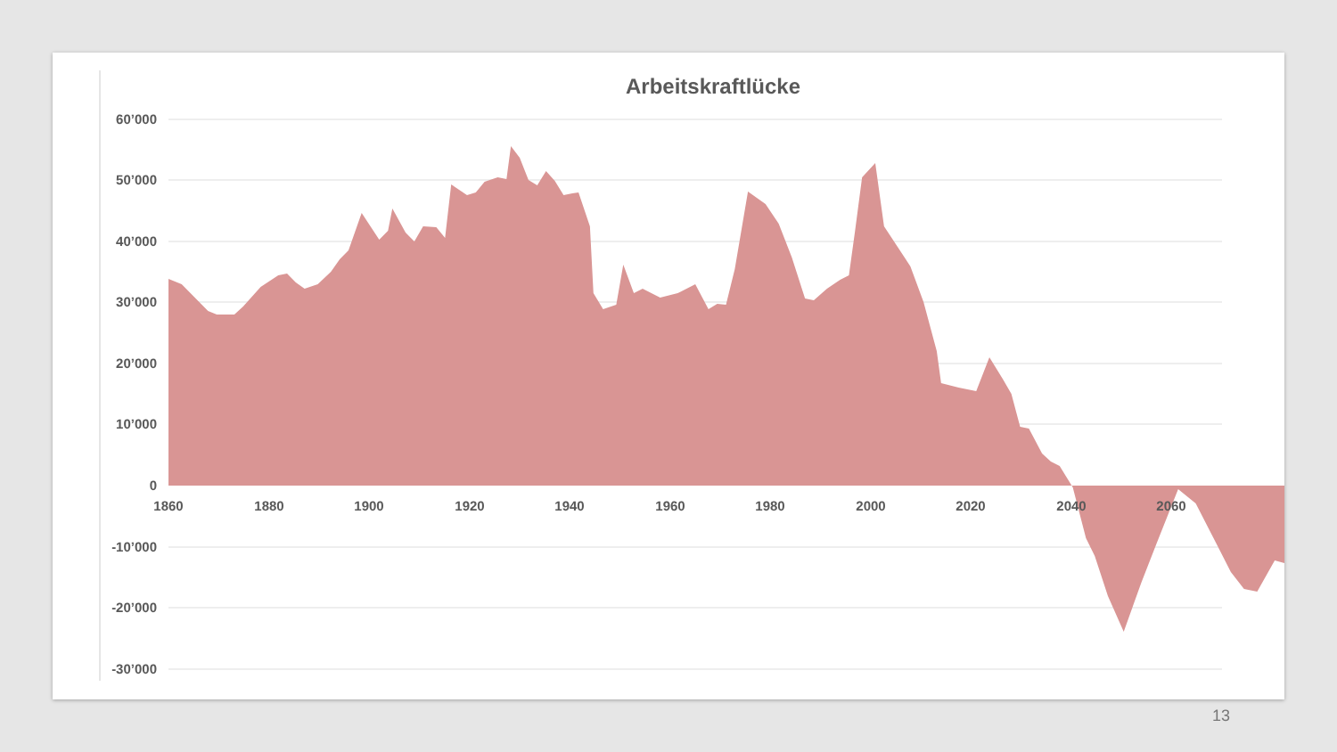Arbeitskraftlücke
60’000
50’000
40’000
30’000
20’000
10’000
0
-10’000
-20’000
-30’000
1860
1880
1900
1920
1940
1960
1980
2000
2020
2040
2060
13